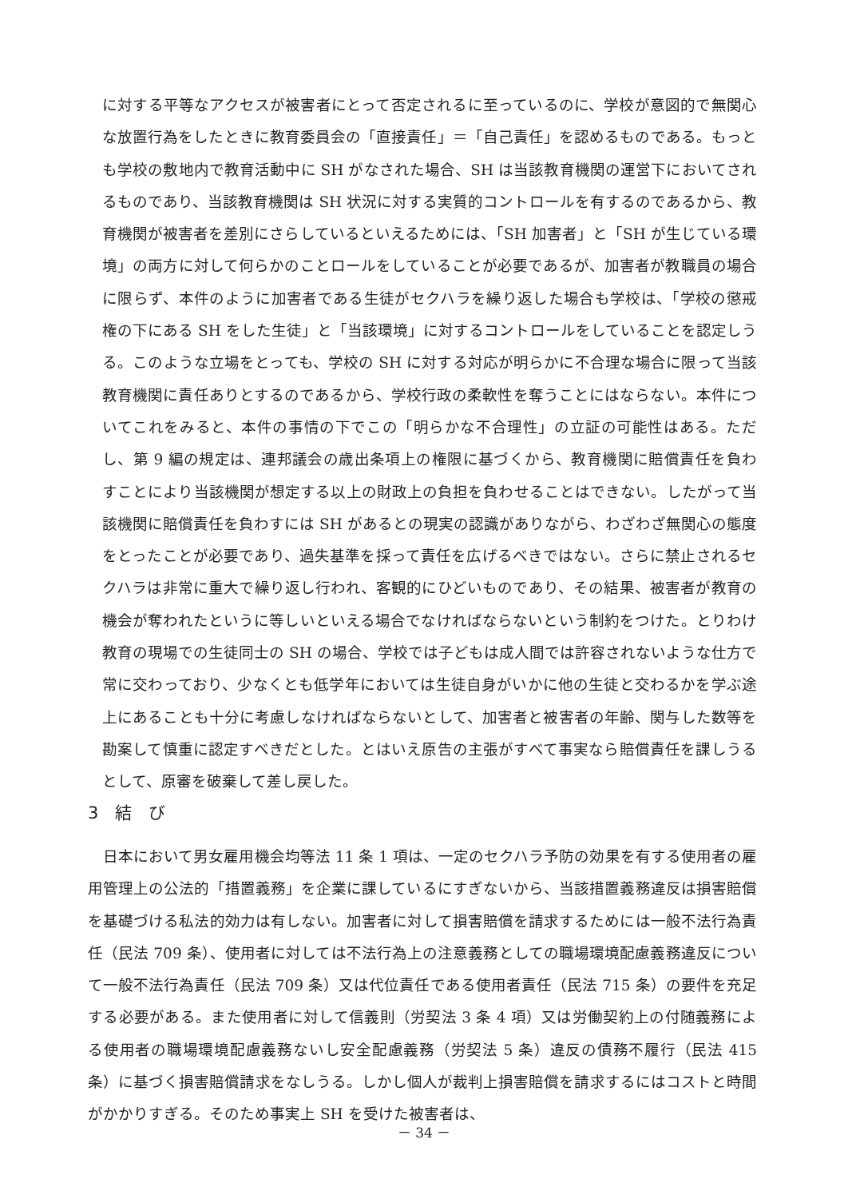に対する平等なアクセスが被害者にとって否定されるに至っているのに、学校が意図的で無関心な放置行為をしたときに教育委員会の「直接責任」＝「自己責任」を認めるものである。もっとも学校の敷地内で教育活動中に SH がなされた場合、SH は当該教育機関の運営下においてされるものであり、当該教育機関は SH 状況に対する実質的コントロールを有するのであるから、教育機関が被害者を差別にさらしているといえるためには、「SH 加害者」と「SH が生じている環境」の両方に対して何らかのことロールをしていることが必要であるが、加害者が教職員の場合に限らず、本件のように加害者である生徒がセクハラを繰り返した場合も学校は、「学校の懲戒権の下にある SH をした生徒」と「当該環境」に対するコントロールをしていることを認定しうる。このような立場をとっても、学校の SH に対する対応が明らかに不合理な場合に限って当該教育機関に責任ありとするのであるから、学校行政の柔軟性を奪うことにはならない。本件についてこれをみると、本件の事情の下でこの「明らかな不合理性」の立証の可能性はある。ただし、第 9 編の規定は、連邦議会の歳出条項上の権限に基づくから、教育機関に賠償責任を負わすことにより当該機関が想定する以上の財政上の負担を負わせることはできない。したがって当該機関に賠償責任を負わすには SH があるとの現実の認識がありながら、わざわざ無関心の態度をとったことが必要であり、過失基準を採って責任を広げるべきではない。さらに禁止されるセクハラは非常に重大で繰り返し行われ、客観的にひどいものであり、その結果、被害者が教育の機会が奪われたというに等しいといえる場合でなければならないという制約をつけた。とりわけ教育の現場での生徒同士の SH の場合、学校では子どもは成人間では許容されないような仕方で常に交わっており、少なくとも低学年においては生徒自身がいかに他の生徒と交わるかを学ぶ途上にあることも十分に考慮しなければならないとして、加害者と被害者の年齢、関与した数等を勘案して慎重に認定すべきだとした。とはいえ原告の主張がすべて事実なら賠償責任を課しうるとして、原審を破棄して差し戻した。
3　結　び
　日本において男女雇用機会均等法 11 条 1 項は、一定のセクハラ予防の効果を有する使用者の雇用管理上の公法的「措置義務」を企業に課しているにすぎないから、当該措置義務違反は損害賠償を基礎づける私法的効力は有しない。加害者に対して損害賠償を請求するためには一般不法行為責任（民法 709 条）、使用者に対しては不法行為上の注意義務としての職場環境配慮義務違反について一般不法行為責任（民法 709 条）又は代位責任である使用者責任（民法 715 条）の要件を充足する必要がある。また使用者に対して信義則（労契法 3 条 4 項）又は労働契約上の付随義務による使用者の職場環境配慮義務ないし安全配慮義務（労契法 5 条）違反の債務不履行（民法 415 条）に基づく損害賠償請求をなしうる。しかし個人が裁判上損害賠償を請求するにはコストと時間がかかりすぎる。そのため事実上 SH を受けた被害者は、
－ 34 －